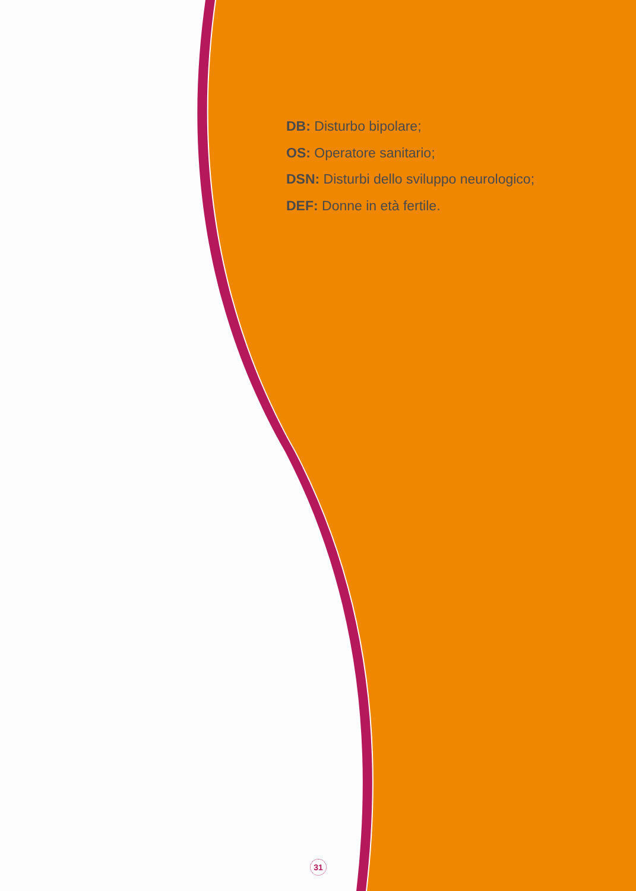DB: Disturbo bipolare;
OS: Operatore sanitario;
DSN: Disturbi dello sviluppo neurologico;
DEF: Donne in età fertile.
31